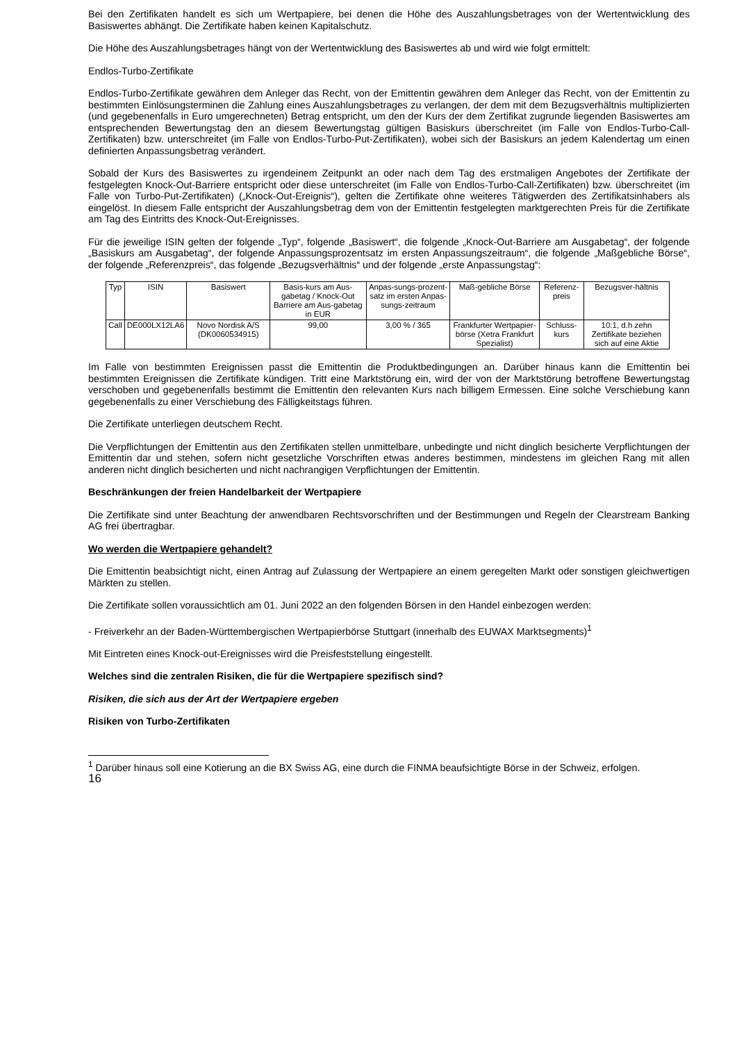Bei den Zertifikaten handelt es sich um Wertpapiere, bei denen die Höhe des Auszahlungsbetrages von der Wertentwicklung des Basiswertes abhängt. Die Zertifikate haben keinen Kapitalschutz.
Die Höhe des Auszahlungsbetrages hängt von der Wertentwicklung des Basiswertes ab und wird wie folgt ermittelt:
Endlos-Turbo-Zertifikate
Endlos-Turbo-Zertifikate gewähren dem Anleger das Recht, von der Emittentin gewähren dem Anleger das Recht, von der Emittentin zu bestimmten Einlösungsterminen die Zahlung eines Auszahlungsbetrages zu verlangen, der dem mit dem Bezugsverhältnis multiplizierten (und gegebenenfalls in Euro umgerechneten) Betrag entspricht, um den der Kurs der dem Zertifikat zugrunde liegenden Basiswertes am entsprechenden Bewertungstag den an diesem Bewertungstag gültigen Basiskurs überschreitet (im Falle von Endlos-Turbo-Call-Zertifikaten) bzw. unterschreitet (im Falle von Endlos-Turbo-Put-Zertifikaten), wobei sich der Basiskurs an jedem Kalendertag um einen definierten Anpassungsbetrag verändert.
Sobald der Kurs des Basiswertes zu irgendeinem Zeitpunkt an oder nach dem Tag des erstmaligen Angebotes der Zertifikate der festgelegten Knock-Out-Barriere entspricht oder diese unterschreitet (im Falle von Endlos-Turbo-Call-Zertifikaten) bzw. überschreitet (im Falle von Turbo-Put-Zertifikaten) („Knock-Out-Ereignis“), gelten die Zertifikate ohne weiteres Tätigwerden des Zertifikatsinhabers als eingelöst. In diesem Falle entspricht der Auszahlungsbetrag dem von der Emittentin festgelegten marktgerechten Preis für die Zertifikate am Tag des Eintritts des Knock-Out-Ereignisses.
Für die jeweilige ISIN gelten der folgende „Typ“, folgende „Basiswert“, die folgende „Knock-Out-Barriere am Ausgabetag“, der folgende „Basiskurs am Ausgabetag“, der folgende Anpassungsprozentsatz im ersten Anpassungszeitraum“, die folgende „Maßgebliche Börse“, der folgende „Referenzpreis“, das folgende „Bezugsverhältnis“ und der folgende „erste Anpassungstag“:
| Typ | ISIN | Basiswert | Basis-kurs am Aus-gabetag / Knock-Out Barriere am Aus-gabetag in EUR | Anpas-sungs-prozent-satz im ersten Anpas-sungs-zeitraum | Maß-gebliche Börse | Referenz-preis | Bezugsver-hältnis |
| --- | --- | --- | --- | --- | --- | --- | --- |
| Call | DE000LX12LA6 | Novo Nordisk A/S (DK0060534915) | 99,00 | 3,00 % / 365 | Frankfurter Wertpapier-börse (Xetra Frankfurt Spezialist) | Schluss-kurs | 10:1, d.h zehn Zertifikate beziehen sich auf eine Aktie |
Im Falle von bestimmten Ereignissen passt die Emittentin die Produktbedingungen an. Darüber hinaus kann die Emittentin bei bestimmten Ereignissen die Zertifikate kündigen. Tritt eine Marktstörung ein, wird der von der Marktstörung betroffene Bewertungstag verschoben und gegebenenfalls bestimmt die Emittentin den relevanten Kurs nach billigem Ermessen. Eine solche Verschiebung kann gegebenenfalls zu einer Verschiebung des Fälligkeitstags führen.
Die Zertifikate unterliegen deutschem Recht.
Die Verpflichtungen der Emittentin aus den Zertifikaten stellen unmittelbare, unbedingte und nicht dinglich besicherte Verpflichtungen der Emittentin dar und stehen, sofern nicht gesetzliche Vorschriften etwas anderes bestimmen, mindestens im gleichen Rang mit allen anderen nicht dinglich besicherten und nicht nachrangigen Verpflichtungen der Emittentin.
Beschränkungen der freien Handelbarkeit der Wertpapiere
Die Zertifikate sind unter Beachtung der anwendbaren Rechtsvorschriften und der Bestimmungen und Regeln der Clearstream Banking AG frei übertragbar.
Wo werden die Wertpapiere gehandelt?
Die Emittentin beabsichtigt nicht, einen Antrag auf Zulassung der Wertpapiere an einem geregelten Markt oder sonstigen gleichwertigen Märkten zu stellen.
Die Zertifikate sollen voraussichtlich am 01. Juni 2022 an den folgenden Börsen in den Handel einbezogen werden:
- Freiverkehr an der Baden-Württembergischen Wertpapierbörse Stuttgart (innerhalb des EUWAX Marktsegments)<sup>1</sup>
Mit Eintreten eines Knock-out-Ereignisses wird die Preisfeststellung eingestellt.
Welches sind die zentralen Risiken, die für die Wertpapiere spezifisch sind?
Risiken, die sich aus der Art der Wertpapiere ergeben
Risiken von Turbo-Zertifikaten
<sup>1</sup> Darüber hinaus soll eine Kotierung an die BX Swiss AG, eine durch die FINMA beaufsichtigte Börse in der Schweiz, erfolgen.
16